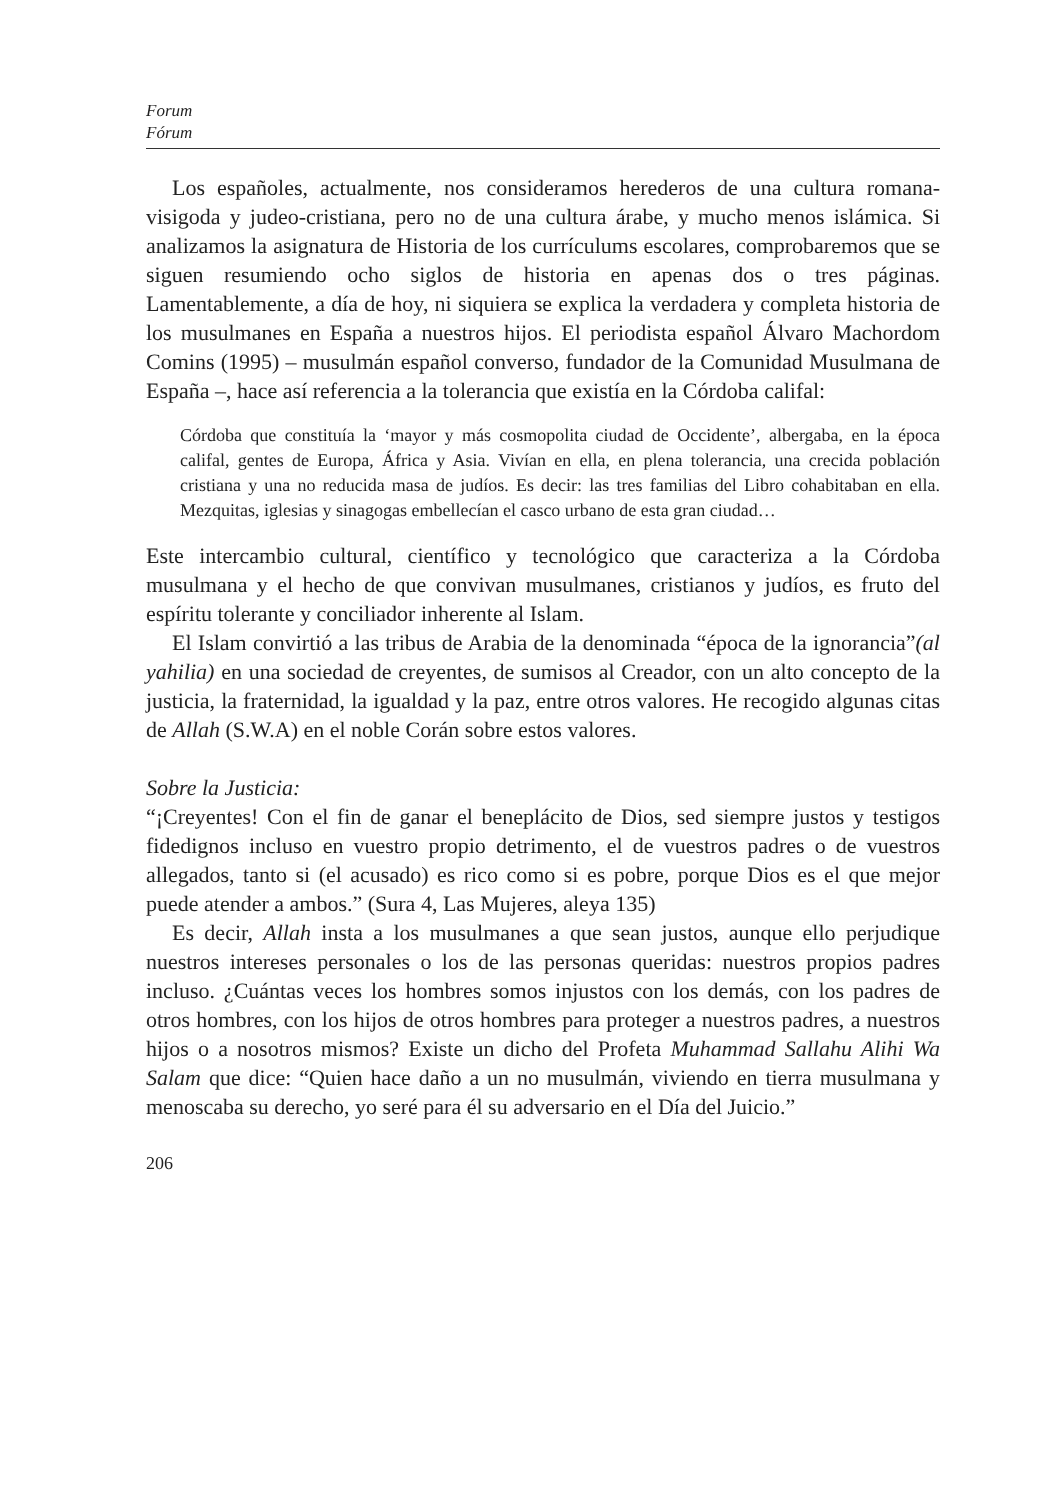Forum
Fórum
Los españoles, actualmente, nos consideramos herederos de una cultura romana-visigoda y judeo-cristiana, pero no de una cultura árabe, y mucho menos islámica. Si analizamos la asignatura de Historia de los currículums escolares, comprobaremos que se siguen resumiendo ocho siglos de historia en apenas dos o tres páginas. Lamentablemente, a día de hoy, ni siquiera se explica la verdadera y completa historia de los musulmanes en España a nuestros hijos. El periodista español Álvaro Machordom Comins (1995) – musulmán español converso, fundador de la Comunidad Musulmana de España –, hace así referencia a la tolerancia que existía en la Córdoba califal:
Córdoba que constituía la ‘mayor y más cosmopolita ciudad de Occidente’, albergaba, en la época califal, gentes de Europa, África y Asia. Vivían en ella, en plena tolerancia, una crecida población cristiana y una no reducida masa de judíos. Es decir: las tres familias del Libro cohabitaban en ella. Mezquitas, iglesias y sinagogas embellecían el casco urbano de esta gran ciudad…
Este intercambio cultural, científico y tecnológico que caracteriza a la Córdoba musulmana y el hecho de que convivan musulmanes, cristianos y judíos, es fruto del espíritu tolerante y conciliador inherente al Islam.
El Islam convirtió a las tribus de Arabia de la denominada “época de la ignorancia”(al yahilia) en una sociedad de creyentes, de sumisos al Creador, con un alto concepto de la justicia, la fraternidad, la igualdad y la paz, entre otros valores. He recogido algunas citas de Allah (S.W.A) en el noble Corán sobre estos valores.
Sobre la Justicia:
“¡Creyentes! Con el fin de ganar el beneplácito de Dios, sed siempre justos y testigos fidedignos incluso en vuestro propio detrimento, el de vuestros padres o de vuestros allegados, tanto si (el acusado) es rico como si es pobre, porque Dios es el que mejor puede atender a ambos.” (Sura 4, Las Mujeres, aleya 135)
Es decir, Allah insta a los musulmanes a que sean justos, aunque ello perjudique nuestros intereses personales o los de las personas queridas: nuestros propios padres incluso. ¿Cuántas veces los hombres somos injustos con los demás, con los padres de otros hombres, con los hijos de otros hombres para proteger a nuestros padres, a nuestros hijos o a nosotros mismos? Existe un dicho del Profeta Muhammad Sallahu Alihi Wa Salam que dice: “Quien hace daño a un no musulmán, viviendo en tierra musulmana y menoscaba su derecho, yo seré para él su adversario en el Día del Juicio.”
206